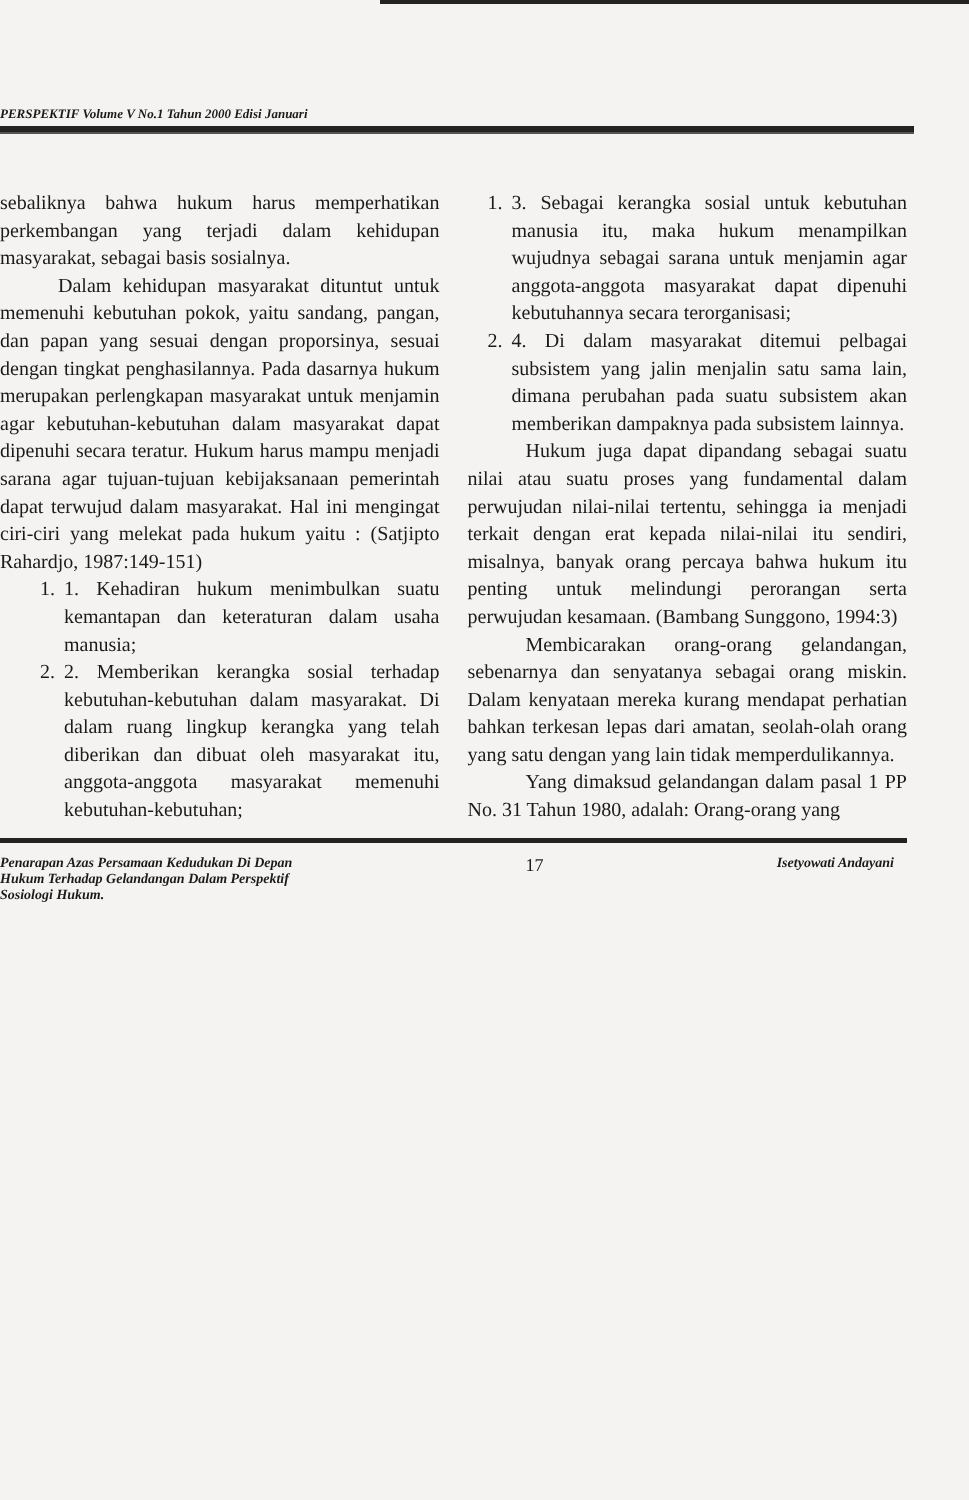PERSPEKTIF Volume V No.1 Tahun 2000 Edisi Januari
sebaliknya bahwa hukum harus memperhatikan perkembangan yang terjadi dalam kehidupan masyarakat, sebagai basis sosialnya.
Dalam kehidupan masyarakat dituntut untuk memenuhi kebutuhan pokok, yaitu sandang, pangan, dan papan yang sesuai dengan proporsinya, sesuai dengan tingkat penghasilannya. Pada dasarnya hukum merupakan perlengkapan masyarakat untuk menjamin agar kebutuhan-kebutuhan dalam masyarakat dapat dipenuhi secara teratur. Hukum harus mampu menjadi sarana agar tujuan-tujuan kebijaksanaan pemerintah dapat terwujud dalam masyarakat. Hal ini mengingat ciri-ciri yang melekat pada hukum yaitu : (Satjipto Rahardjo, 1987:149-151)
1. 1. Kehadiran hukum menimbulkan suatu kemantapan dan keteraturan dalam usaha manusia;
2. 2. Memberikan kerangka sosial terhadap kebutuhan-kebutuhan dalam masyarakat. Di dalam ruang lingkup kerangka yang telah diberikan dan dibuat oleh masyarakat itu, anggota-anggota masyarakat memenuhi kebutuhan-kebutuhan;
1. 3. Sebagai kerangka sosial untuk kebutuhan manusia itu, maka hukum menampilkan wujudnya sebagai sarana untuk menjamin agar anggota-anggota masyarakat dapat dipenuhi kebutuhannya secara terorganisasi;
2. 4. Di dalam masyarakat ditemui pelbagai subsistem yang jalin menjalin satu sama lain, dimana perubahan pada suatu subsistem akan memberikan dampaknya pada subsistem lainnya.
Hukum juga dapat dipandang sebagai suatu nilai atau suatu proses yang fundamental dalam perwujudan nilai-nilai tertentu, sehingga ia menjadi terkait dengan erat kepada nilai-nilai itu sendiri, misalnya, banyak orang percaya bahwa hukum itu penting untuk melindungi perorangan serta perwujudan kesamaan. (Bambang Sunggono, 1994:3)
Membicarakan orang-orang gelandangan, sebenarnya dan senyatanya sebagai orang miskin. Dalam kenyataan mereka kurang mendapat perhatian bahkan terkesan lepas dari amatan, seolah-olah orang yang satu dengan yang lain tidak memperdulikannya.
Yang dimaksud gelandangan dalam pasal 1 PP No. 31 Tahun 1980, adalah: Orang-orang yang
Penarapan Azas Persamaan Kedudukan Di Depan
Hukum Terhadap Gelandangan Dalam Perspektif
Sosiologi Hukum.
17
Isetyowati Andayani